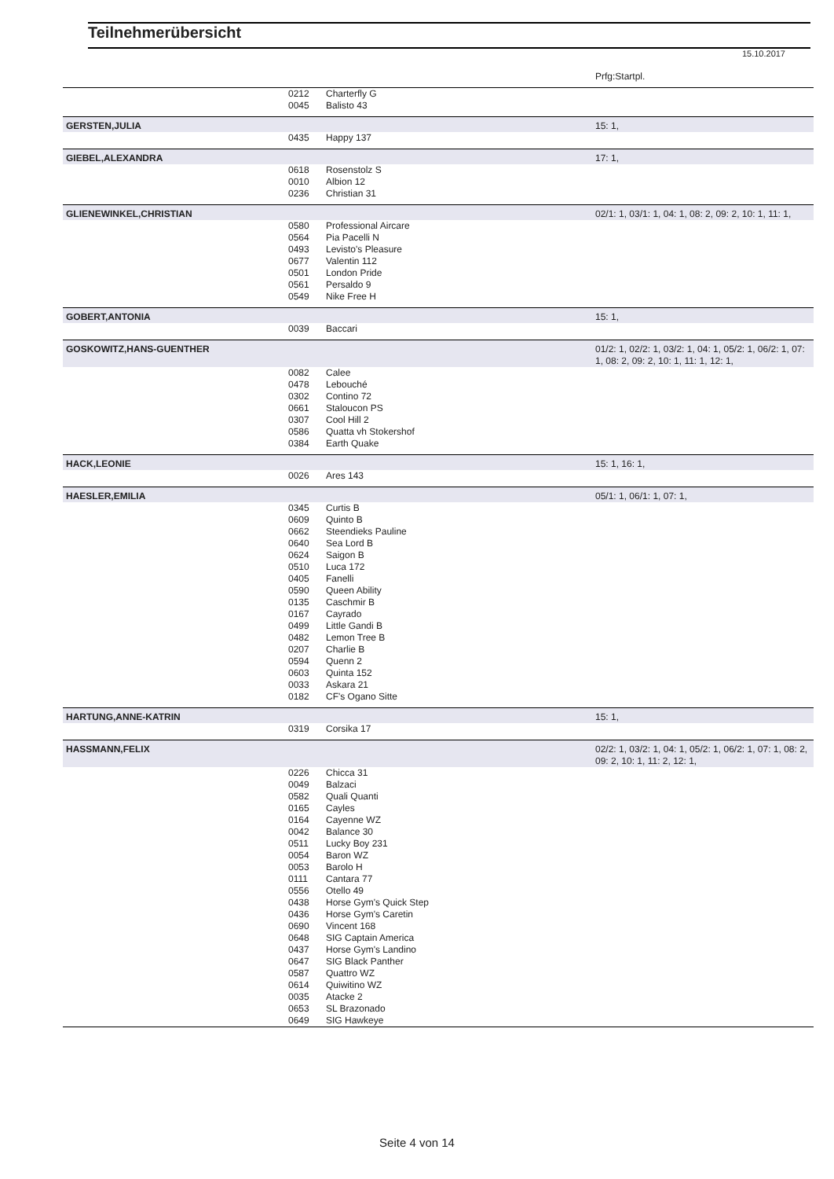Teilnehmerübersicht
15.10.2017
| | | | Prfg:Startpl. |
| --- | --- | --- | --- |
| | 0212 | Charterfly G | |
| | 0045 | Balisto 43 | |
| GERSTEN,JULIA | | | 15: 1, |
| | 0435 | Happy 137 | |
| GIEBEL,ALEXANDRA | | | 17: 1, |
| | 0618 | Rosenstolz S | |
| | 0010 | Albion 12 | |
| | 0236 | Christian 31 | |
| GLIENEWINKEL,CHRISTIAN | | | 02/1: 1, 03/1: 1, 04: 1, 08: 2, 09: 2, 10: 1, 11: 1, |
| | 0580 | Professional Aircare | |
| | 0564 | Pia Pacelli N | |
| | 0493 | Levisto's Pleasure | |
| | 0677 | Valentin 112 | |
| | 0501 | London Pride | |
| | 0561 | Persaldo 9 | |
| | 0549 | Nike Free H | |
| GOBERT,ANTONIA | | | 15: 1, |
| | 0039 | Baccari | |
| GOSKOWITZ,HANS-GUENTHER | | | 01/2: 1, 02/2: 1, 03/2: 1, 04: 1, 05/2: 1, 06/2: 1, 07: 1, 08: 2, 09: 2, 10: 1, 11: 1, 12: 1, |
| | 0082 | Calee | |
| | 0478 | Lebouché | |
| | 0302 | Contino 72 | |
| | 0661 | Staloucon PS | |
| | 0307 | Cool Hill 2 | |
| | 0586 | Quatta vh Stokershof | |
| | 0384 | Earth Quake | |
| HACK,LEONIE | | | 15: 1, 16: 1, |
| | 0026 | Ares 143 | |
| HAESLER,EMILIA | | | 05/1: 1, 06/1: 1, 07: 1, |
| | 0345 | Curtis B | |
| | 0609 | Quinto B | |
| | 0662 | Steendieks Pauline | |
| | 0640 | Sea Lord B | |
| | 0624 | Saigon B | |
| | 0510 | Luca 172 | |
| | 0405 | Fanelli | |
| | 0590 | Queen Ability | |
| | 0135 | Caschmir B | |
| | 0167 | Cayrado | |
| | 0499 | Little Gandi B | |
| | 0482 | Lemon Tree B | |
| | 0207 | Charlie B | |
| | 0594 | Quenn 2 | |
| | 0603 | Quinta 152 | |
| | 0033 | Askara 21 | |
| | 0182 | CF's Ogano Sitte | |
| HARTUNG,ANNE-KATRIN | | | 15: 1, |
| | 0319 | Corsika 17 | |
| HASSMANN,FELIX | | | 02/2: 1, 03/2: 1, 04: 1, 05/2: 1, 06/2: 1, 07: 1, 08: 2, 09: 2, 10: 1, 11: 2, 12: 1, |
| | 0226 | Chicca 31 | |
| | 0049 | Balzaci | |
| | 0582 | Quali Quanti | |
| | 0165 | Cayles | |
| | 0164 | Cayenne WZ | |
| | 0042 | Balance 30 | |
| | 0511 | Lucky Boy 231 | |
| | 0054 | Baron WZ | |
| | 0053 | Barolo H | |
| | 0111 | Cantara 77 | |
| | 0556 | Otello 49 | |
| | 0438 | Horse Gym's Quick Step | |
| | 0436 | Horse Gym's Caretin | |
| | 0690 | Vincent 168 | |
| | 0648 | SIG Captain America | |
| | 0437 | Horse Gym's Landino | |
| | 0647 | SIG Black Panther | |
| | 0587 | Quattro WZ | |
| | 0614 | Quiwitino WZ | |
| | 0035 | Atacke 2 | |
| | 0653 | SL Brazonado | |
| | 0649 | SIG Hawkeye | |
Seite 4 von 14